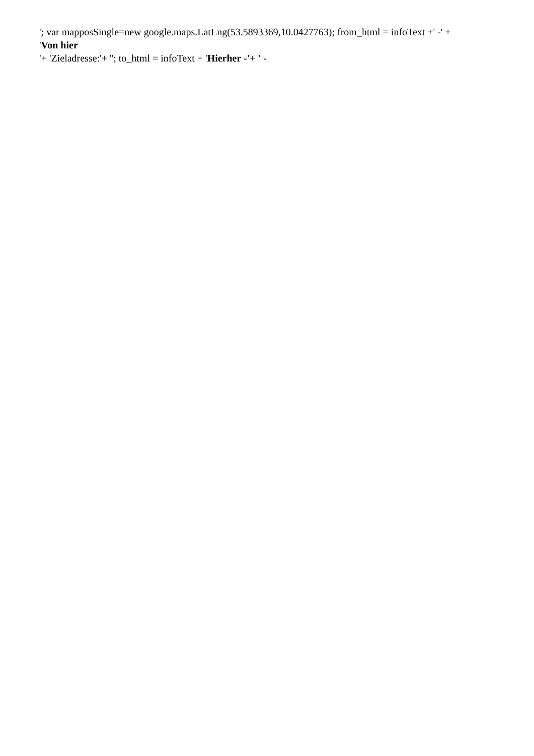'; var mapposSingle=new google.maps.LatLng(53.5893369,10.0427763); from_html = infoText +' -' +
'Von hier
'+ 'Zieladresse:'+ ''; to_html = infoText + 'Hierher -'+ ' -